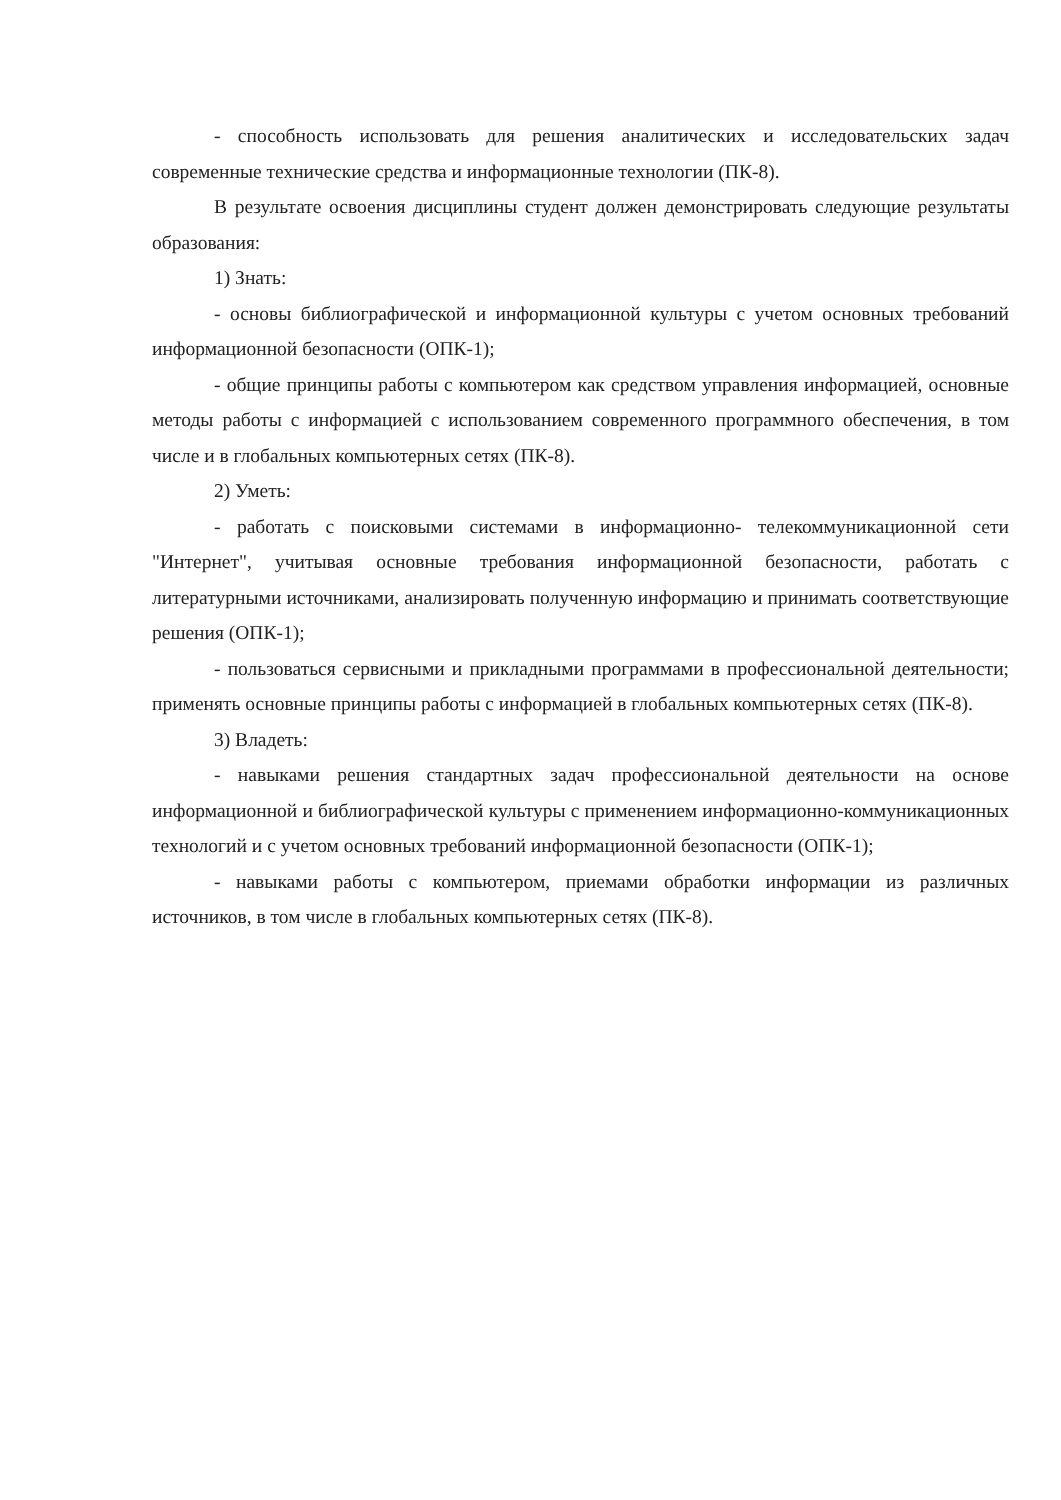- способность использовать для решения аналитических и исследовательских задач современные технические средства и информационные технологии (ПК-8).
В результате освоения дисциплины студент должен демонстрировать следующие результаты образования:
1) Знать:
- основы библиографической и информационной культуры с учетом основных требований информационной безопасности (ОПК-1);
- общие принципы работы с компьютером как средством управления информацией, основные методы работы с информацией с использованием современного программного обеспечения, в том числе и в глобальных компьютерных сетях (ПК-8).
2) Уметь:
- работать с поисковыми системами в информационно- телекоммуникационной сети "Интернет", учитывая основные требования информационной безопасности, работать с литературными источниками, анализировать полученную информацию и принимать соответствующие решения (ОПК-1);
- пользоваться сервисными и прикладными программами в профессиональной деятельности; применять основные принципы работы с информацией в глобальных компьютерных сетях (ПК-8).
3) Владеть:
- навыками решения стандартных задач профессиональной деятельности на основе информационной и библиографической культуры с применением информационно-коммуникационных технологий и с учетом основных требований информационной безопасности (ОПК-1);
- навыками работы с компьютером, приемами обработки информации из различных источников, в том числе в глобальных компьютерных сетях (ПК-8).